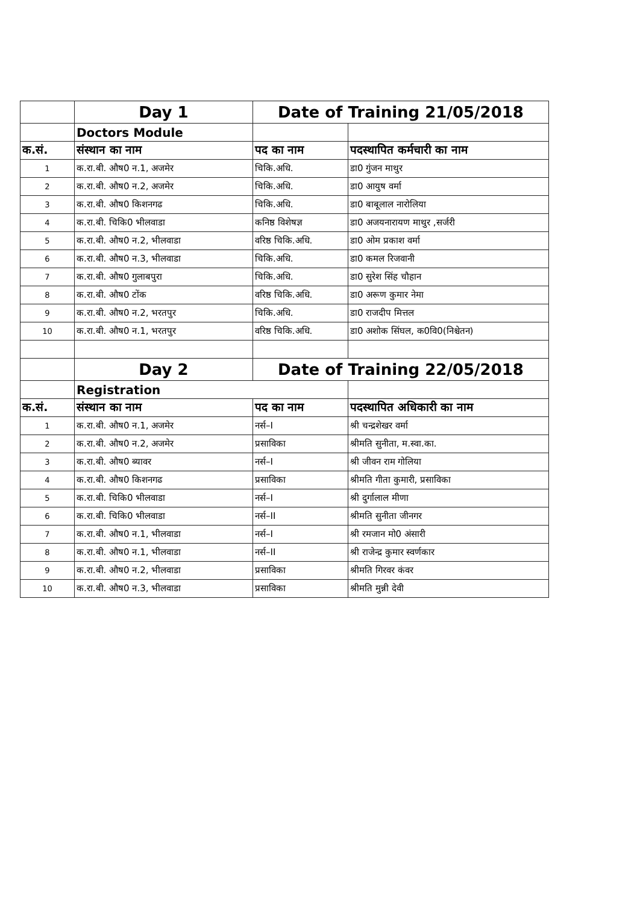| | Day 1 | Date of Training 21/05/2018 | |
| | Doctors Module | | |
| क.सं. | संस्थान का नाम | पद का नाम | पदस्थापित कर्मचारी का नाम |
| 1 | क.रा.बी. औष0 न.1, अजमेर | चिकि.अधि. | डा0 गुंजन माथुर |
| 2 | क.रा.बी. औष0 न.2, अजमेर | चिकि.अधि. | डा0 आयुष वर्मा |
| 3 | क.रा.बी. औष0 किशनगढ | चिकि.अधि. | डा0 बाबूलाल नारोलिया |
| 4 | क.रा.बी. चिकि0 भीलवाडा | कनिष्ठ विशेषज्ञ | डा0 अजयनारायण माथुर ,सर्जरी |
| 5 | क.रा.बी. औष0 न.2, भीलवाडा | वरिष्ठ चिकि.अधि. | डा0 ओम प्रकाश वर्मा |
| 6 | क.रा.बी. औष0 न.3, भीलवाडा | चिकि.अधि. | डा0 कमल रिजवानी |
| 7 | क.रा.बी. औष0 गुलाबपुरा | चिकि.अधि. | डा0 सुरेश सिंह चौहान |
| 8 | क.रा.बी. औष0 टोंक | वरिष्ठ चिकि.अधि. | डा0 अरूण कुमार नेमा |
| 9 | क.रा.बी. औष0 न.2, भरतपुर | चिकि.अधि. | डा0 राजदीप मित्तल |
| 10 | क.रा.बी. औष0 न.1, भरतपुर | वरिष्ठ चिकि.अधि. | डा0 अशोक सिंघल, क0वि0(निश्चेतन) |
| | Day 2 | Date of Training 22/05/2018 | |
| | Registration | | |
| क.सं. | संस्थान का नाम | पद का नाम | पदस्थापित अधिकारी का नाम |
| 1 | क.रा.बी. औष0 न.1, अजमेर | नर्स–I | श्री चन्द्रशेखर वर्मा |
| 2 | क.रा.बी. औष0 न.2, अजमेर | प्रसाविका | श्रीमति सुनीता, म.स्वा.का. |
| 3 | क.रा.बी. औष0 ब्यावर | नर्स–I | श्री जीवन राम गोलिया |
| 4 | क.रा.बी. औष0 किशनगढ | प्रसाविका | श्रीमति गीता कुमारी, प्रसाविका |
| 5 | क.रा.बी. चिकि0 भीलवाडा | नर्स–I | श्री दुर्गालाल मीणा |
| 6 | क.रा.बी. चिकि0 भीलवाडा | नर्स–II | श्रीमति सुनीता जीनगर |
| 7 | क.रा.बी. औष0 न.1, भीलवाडा | नर्स–I | श्री रमजान मो0 अंसारी |
| 8 | क.रा.बी. औष0 न.1, भीलवाडा | नर्स–II | श्री राजेन्द्र कुमार स्वर्णकार |
| 9 | क.रा.बी. औष0 न.2, भीलवाडा | प्रसाविका | श्रीमति गिरवर कंवर |
| 10 | क.रा.बी. औष0 न.3, भीलवाडा | प्रसाविका | श्रीमति मुन्नी देवी |